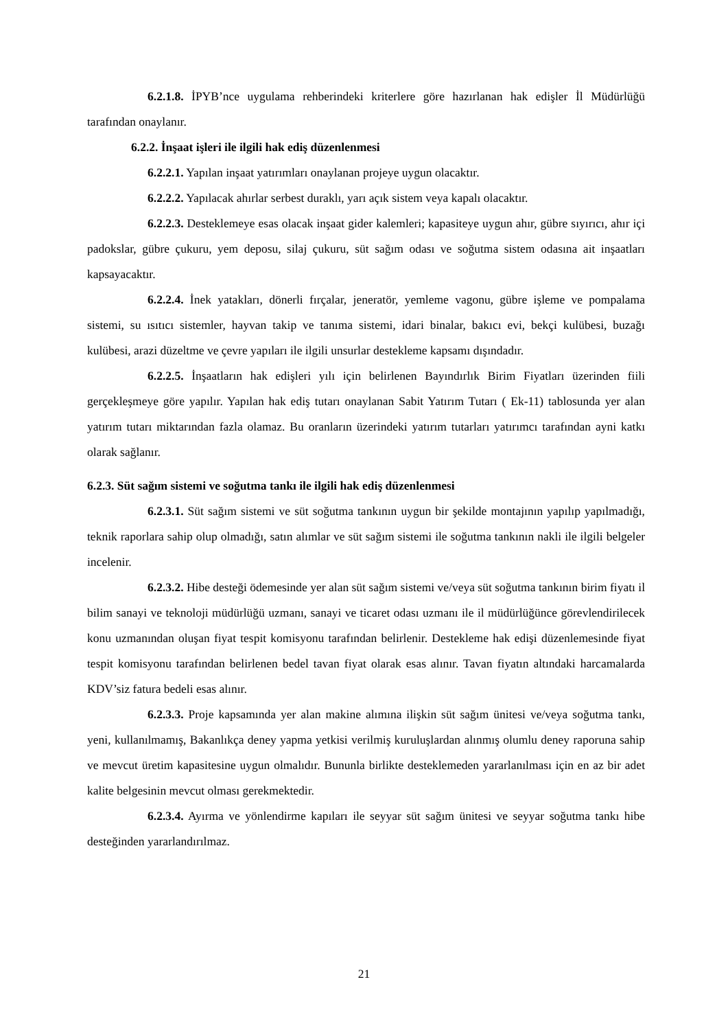6.2.1.8. İPYB’nce uygulama rehberindeki kriterlere göre hazırlanan hak edişler İl Müdürlüğü tarafından onaylanır.
6.2.2. İnşaat işleri ile ilgili hak ediş düzenlenmesi
6.2.2.1. Yapılan inşaat yatırımları onaylanan projeye uygun olacaktır.
6.2.2.2. Yapılacak ahırlar serbest duraklı, yarı açık sistem veya kapalı olacaktır.
6.2.2.3. Desteklemeye esas olacak inşaat gider kalemleri; kapasiteye uygun ahır, gübre sıyırıcı, ahır içi padokslar, gübre çukuru, yem deposu, silaj çukuru, süt sağım odası ve soğutma sistem odasına ait inşaatları kapsayacaktır.
6.2.2.4. İnek yatakları, dönerli fırçalar, jeneratör, yemleme vagonu, gübre işleme ve pompalama sistemi, su ısıtıcı sistemler, hayvan takip ve tanıma sistemi, idari binalar, bakıcı evi, bekçi kulübesi, buzağı kulübesi, arazi düzeltme ve çevre yapıları ile ilgili unsurlar destekleme kapsamı dışındadır.
6.2.2.5. İnşaatların hak edişleri yılı için belirlenen Bayındırlık Birim Fiyatları üzerinden fiili gerçekleşmeye göre yapılır. Yapılan hak ediş tutarı onaylanan Sabit Yatırım Tutarı ( Ek-11) tablosunda yer alan yatırım tutarı miktarından fazla olamaz. Bu oranların üzerindeki yatırım tutarları yatırımcı tarafından ayni katkı olarak sağlanır.
6.2.3. Süt sağım sistemi ve soğutma tankı ile ilgili hak ediş düzenlenmesi
6.2.3.1. Süt sağım sistemi ve süt soğutma tankının uygun bir şekilde montajının yapılıp yapılmadığı, teknik raporlara sahip olup olmadığı, satın alımlar ve süt sağım sistemi ile soğutma tankının nakli ile ilgili belgeler incelenir.
6.2.3.2. Hibe desteği ödemesinde yer alan süt sağım sistemi ve/veya süt soğutma tankının birim fiyatı il bilim sanayi ve teknoloji müdürlüğü uzmanı, sanayi ve ticaret odası uzmanı ile il müdürlüğünce görevlendirilecek konu uzmanından oluşan fiyat tespit komisyonu tarafından belirlenir. Destekleme hak edişi düzenlemesinde fiyat tespit komisyonu tarafından belirlenen bedel tavan fiyat olarak esas alınır. Tavan fiyatın altındaki harcamalarda KDV’siz fatura bedeli esas alınır.
6.2.3.3. Proje kapsamında yer alan makine alımına ilişkin süt sağım ünitesi ve/veya soğutma tankı, yeni, kullanılmamış, Bakanlıkça deney yapma yetkisi verilmiş kuruluşlardan alınmış olumlu deney raporuna sahip ve mevcut üretim kapasitesine uygun olmalıdır. Bununla birlikte desteklemeden yararlanılması için en az bir adet kalite belgesinin mevcut olması gerekmektedir.
6.2.3.4. Ayırma ve yönlendirme kapıları ile seyyar süt sağım ünitesi ve seyyar soğutma tankı hibe desteğinden yararlandırılmaz.
21